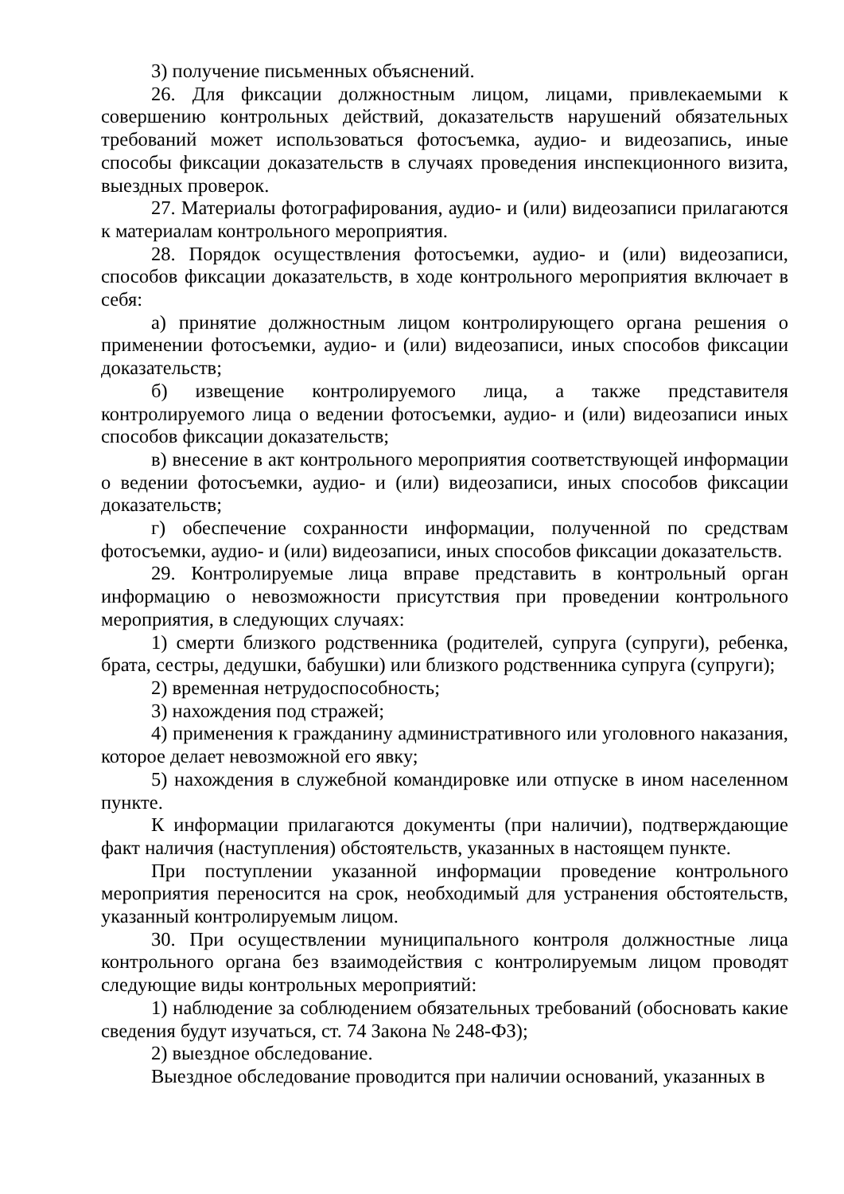3) получение письменных объяснений.
26. Для фиксации должностным лицом, лицами, привлекаемыми к совершению контрольных действий, доказательств нарушений обязательных требований может использоваться фотосъемка, аудио- и видеозапись, иные способы фиксации доказательств в случаях проведения инспекционного визита, выездных проверок.
27. Материалы фотографирования, аудио- и (или) видеозаписи прилагаются к материалам контрольного мероприятия.
28. Порядок осуществления фотосъемки, аудио- и (или) видеозаписи, способов фиксации доказательств, в ходе контрольного мероприятия включает в себя:
а) принятие должностным лицом контролирующего органа решения о применении фотосъемки, аудио- и (или) видеозаписи, иных способов фиксации доказательств;
б) извещение контролируемого лица, а также представителя контролируемого лица о ведении фотосъемки, аудио- и (или) видеозаписи иных способов фиксации доказательств;
в) внесение в акт контрольного мероприятия соответствующей информации о ведении фотосъемки, аудио- и (или) видеозаписи, иных способов фиксации доказательств;
г) обеспечение сохранности информации, полученной по средствам фотосъемки, аудио- и (или) видеозаписи, иных способов фиксации доказательств.
29. Контролируемые лица вправе представить в контрольный орган информацию о невозможности присутствия при проведении контрольного мероприятия, в следующих случаях:
1) смерти близкого родственника (родителей, супруга (супруги), ребенка, брата, сестры, дедушки, бабушки) или близкого родственника супруга (супруги);
2) временная нетрудоспособность;
3) нахождения под стражей;
4) применения к гражданину административного или уголовного наказания, которое делает невозможной его явку;
5) нахождения в служебной командировке или отпуске в ином населенном пункте.
К информации прилагаются документы (при наличии), подтверждающие факт наличия (наступления) обстоятельств, указанных в настоящем пункте.
При поступлении указанной информации проведение контрольного мероприятия переносится на срок, необходимый для устранения обстоятельств, указанный контролируемым лицом.
30. При осуществлении муниципального контроля должностные лица контрольного органа без взаимодействия с контролируемым лицом проводят следующие виды контрольных мероприятий:
1) наблюдение за соблюдением обязательных требований (обосновать какие сведения будут изучаться, ст. 74 Закона № 248-ФЗ);
2) выездное обследование.
Выездное обследование проводится при наличии оснований, указанных в